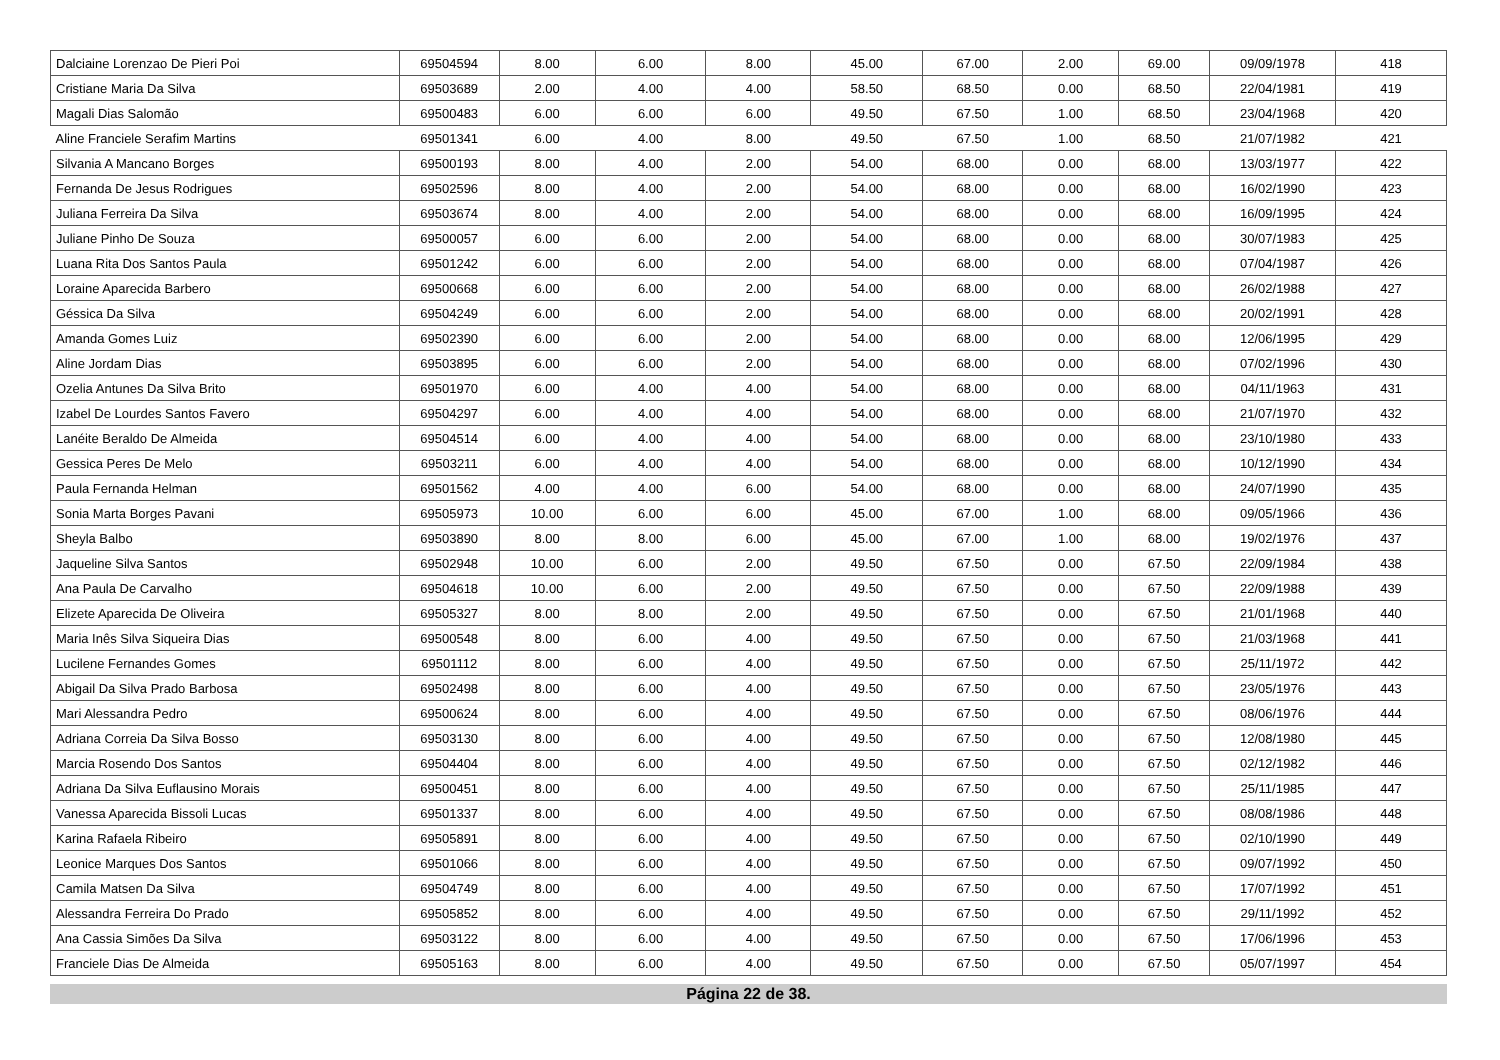| Dalciaine Lorenzao De Pieri Poi | 69504594 | 8.00 | 6.00 | 8.00 | 45.00 | 67.00 | 2.00 | 69.00 | 09/09/1978 | 418 |
| Cristiane Maria Da Silva | 69503689 | 2.00 | 4.00 | 4.00 | 58.50 | 68.50 | 0.00 | 68.50 | 22/04/1981 | 419 |
| Magali Dias Salomão | 69500483 | 6.00 | 6.00 | 6.00 | 49.50 | 67.50 | 1.00 | 68.50 | 23/04/1968 | 420 |
| Aline Franciele Serafim Martins | 69501341 | 6.00 | 4.00 | 8.00 | 49.50 | 67.50 | 1.00 | 68.50 | 21/07/1982 | 421 |
| Silvania A Mancano Borges | 69500193 | 8.00 | 4.00 | 2.00 | 54.00 | 68.00 | 0.00 | 68.00 | 13/03/1977 | 422 |
| Fernanda De Jesus Rodrigues | 69502596 | 8.00 | 4.00 | 2.00 | 54.00 | 68.00 | 0.00 | 68.00 | 16/02/1990 | 423 |
| Juliana Ferreira Da Silva | 69503674 | 8.00 | 4.00 | 2.00 | 54.00 | 68.00 | 0.00 | 68.00 | 16/09/1995 | 424 |
| Juliane Pinho De Souza | 69500057 | 6.00 | 6.00 | 2.00 | 54.00 | 68.00 | 0.00 | 68.00 | 30/07/1983 | 425 |
| Luana Rita Dos Santos Paula | 69501242 | 6.00 | 6.00 | 2.00 | 54.00 | 68.00 | 0.00 | 68.00 | 07/04/1987 | 426 |
| Loraine Aparecida Barbero | 69500668 | 6.00 | 6.00 | 2.00 | 54.00 | 68.00 | 0.00 | 68.00 | 26/02/1988 | 427 |
| Géssica Da Silva | 69504249 | 6.00 | 6.00 | 2.00 | 54.00 | 68.00 | 0.00 | 68.00 | 20/02/1991 | 428 |
| Amanda Gomes Luiz | 69502390 | 6.00 | 6.00 | 2.00 | 54.00 | 68.00 | 0.00 | 68.00 | 12/06/1995 | 429 |
| Aline Jordam Dias | 69503895 | 6.00 | 6.00 | 2.00 | 54.00 | 68.00 | 0.00 | 68.00 | 07/02/1996 | 430 |
| Ozelia Antunes Da Silva Brito | 69501970 | 6.00 | 4.00 | 4.00 | 54.00 | 68.00 | 0.00 | 68.00 | 04/11/1963 | 431 |
| Izabel De Lourdes Santos Favero | 69504297 | 6.00 | 4.00 | 4.00 | 54.00 | 68.00 | 0.00 | 68.00 | 21/07/1970 | 432 |
| Lanéite Beraldo De Almeida | 69504514 | 6.00 | 4.00 | 4.00 | 54.00 | 68.00 | 0.00 | 68.00 | 23/10/1980 | 433 |
| Gessica Peres De Melo | 69503211 | 6.00 | 4.00 | 4.00 | 54.00 | 68.00 | 0.00 | 68.00 | 10/12/1990 | 434 |
| Paula Fernanda Helman | 69501562 | 4.00 | 4.00 | 6.00 | 54.00 | 68.00 | 0.00 | 68.00 | 24/07/1990 | 435 |
| Sonia Marta Borges Pavani | 69505973 | 10.00 | 6.00 | 6.00 | 45.00 | 67.00 | 1.00 | 68.00 | 09/05/1966 | 436 |
| Sheyla Balbo | 69503890 | 8.00 | 8.00 | 6.00 | 45.00 | 67.00 | 1.00 | 68.00 | 19/02/1976 | 437 |
| Jaqueline Silva Santos | 69502948 | 10.00 | 6.00 | 2.00 | 49.50 | 67.50 | 0.00 | 67.50 | 22/09/1984 | 438 |
| Ana Paula De Carvalho | 69504618 | 10.00 | 6.00 | 2.00 | 49.50 | 67.50 | 0.00 | 67.50 | 22/09/1988 | 439 |
| Elizete Aparecida De Oliveira | 69505327 | 8.00 | 8.00 | 2.00 | 49.50 | 67.50 | 0.00 | 67.50 | 21/01/1968 | 440 |
| Maria Inês Silva Siqueira Dias | 69500548 | 8.00 | 6.00 | 4.00 | 49.50 | 67.50 | 0.00 | 67.50 | 21/03/1968 | 441 |
| Lucilene Fernandes Gomes | 69501112 | 8.00 | 6.00 | 4.00 | 49.50 | 67.50 | 0.00 | 67.50 | 25/11/1972 | 442 |
| Abigail Da Silva Prado Barbosa | 69502498 | 8.00 | 6.00 | 4.00 | 49.50 | 67.50 | 0.00 | 67.50 | 23/05/1976 | 443 |
| Mari Alessandra Pedro | 69500624 | 8.00 | 6.00 | 4.00 | 49.50 | 67.50 | 0.00 | 67.50 | 08/06/1976 | 444 |
| Adriana Correia Da Silva Bosso | 69503130 | 8.00 | 6.00 | 4.00 | 49.50 | 67.50 | 0.00 | 67.50 | 12/08/1980 | 445 |
| Marcia Rosendo Dos Santos | 69504404 | 8.00 | 6.00 | 4.00 | 49.50 | 67.50 | 0.00 | 67.50 | 02/12/1982 | 446 |
| Adriana Da Silva Euflausino Morais | 69500451 | 8.00 | 6.00 | 4.00 | 49.50 | 67.50 | 0.00 | 67.50 | 25/11/1985 | 447 |
| Vanessa Aparecida Bissoli Lucas | 69501337 | 8.00 | 6.00 | 4.00 | 49.50 | 67.50 | 0.00 | 67.50 | 08/08/1986 | 448 |
| Karina Rafaela Ribeiro | 69505891 | 8.00 | 6.00 | 4.00 | 49.50 | 67.50 | 0.00 | 67.50 | 02/10/1990 | 449 |
| Leonice Marques Dos Santos | 69501066 | 8.00 | 6.00 | 4.00 | 49.50 | 67.50 | 0.00 | 67.50 | 09/07/1992 | 450 |
| Camila Matsen Da Silva | 69504749 | 8.00 | 6.00 | 4.00 | 49.50 | 67.50 | 0.00 | 67.50 | 17/07/1992 | 451 |
| Alessandra Ferreira Do Prado | 69505852 | 8.00 | 6.00 | 4.00 | 49.50 | 67.50 | 0.00 | 67.50 | 29/11/1992 | 452 |
| Ana Cassia Simões Da Silva | 69503122 | 8.00 | 6.00 | 4.00 | 49.50 | 67.50 | 0.00 | 67.50 | 17/06/1996 | 453 |
| Franciele Dias De Almeida | 69505163 | 8.00 | 6.00 | 4.00 | 49.50 | 67.50 | 0.00 | 67.50 | 05/07/1997 | 454 |
Página 22 de 38.